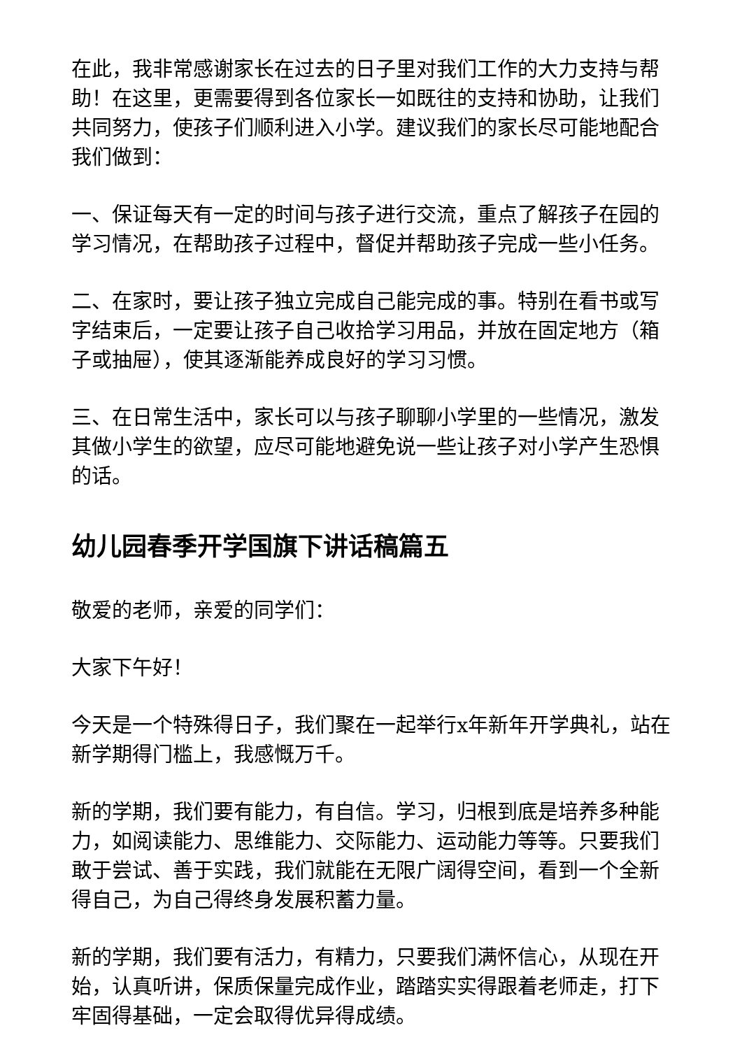在此，我非常感谢家长在过去的日子里对我们工作的大力支持与帮助！在这里，更需要得到各位家长一如既往的支持和协助，让我们共同努力，使孩子们顺利进入小学。建议我们的家长尽可能地配合我们做到：
一、保证每天有一定的时间与孩子进行交流，重点了解孩子在园的学习情况，在帮助孩子过程中，督促并帮助孩子完成一些小任务。
二、在家时，要让孩子独立完成自己能完成的事。特别在看书或写字结束后，一定要让孩子自己收拾学习用品，并放在固定地方（箱子或抽屉），使其逐渐能养成良好的学习习惯。
三、在日常生活中，家长可以与孩子聊聊小学里的一些情况，激发其做小学生的欲望，应尽可能地避免说一些让孩子对小学产生恐惧的话。
幼儿园春季开学国旗下讲话稿篇五
敬爱的老师，亲爱的同学们：
大家下午好！
今天是一个特殊得日子，我们聚在一起举行x年新年开学典礼，站在新学期得门槛上，我感慨万千。
新的学期，我们要有能力，有自信。学习，归根到底是培养多种能力，如阅读能力、思维能力、交际能力、运动能力等等。只要我们敢于尝试、善于实践，我们就能在无限广阔得空间，看到一个全新得自己，为自己得终身发展积蓄力量。
新的学期，我们要有活力，有精力，只要我们满怀信心，从现在开始，认真听讲，保质保量完成作业，踏踏实实得跟着老师走，打下牢固得基础，一定会取得优异得成绩。